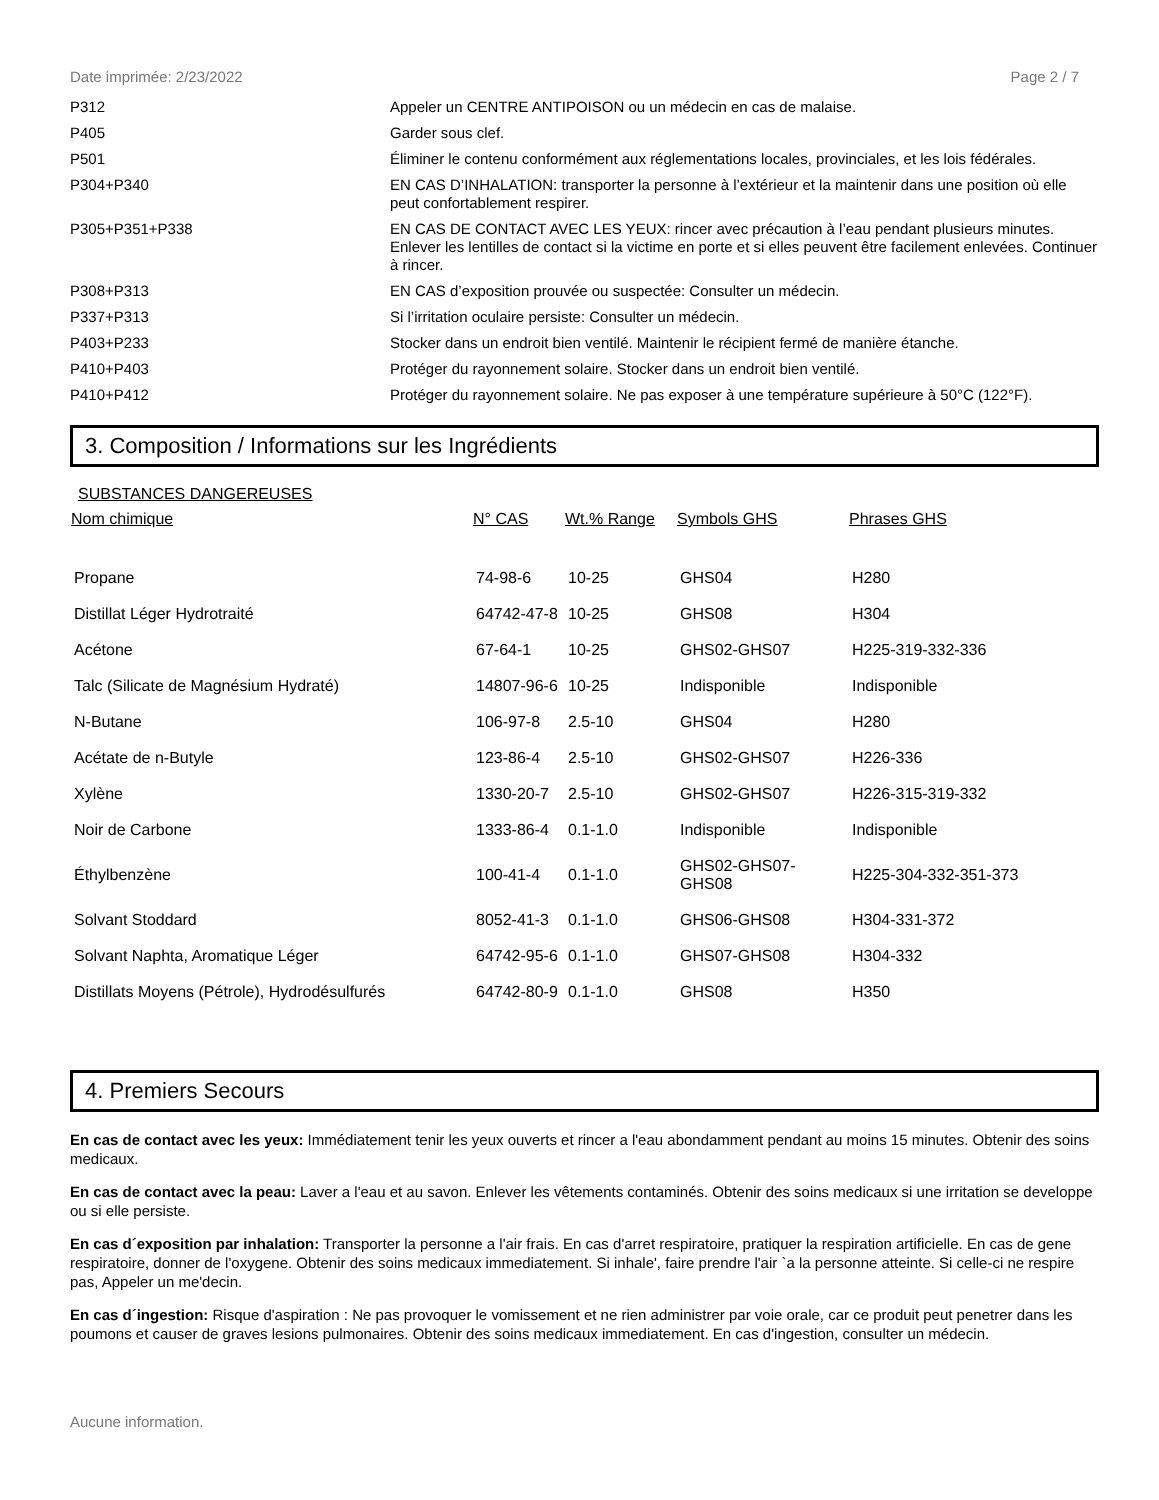Date imprimée: 2/23/2022 Page 2 / 7
| P312 | Appeler un CENTRE ANTIPOISON ou un médecin en cas de malaise. |
| P405 | Garder sous clef. |
| P501 | Éliminer le contenu conformément aux réglementations locales, provinciales, et les lois fédérales. |
| P304+P340 | EN CAS D’INHALATION: transporter la personne à l’extérieur et la maintenir dans une position où elle peut confortablement respirer. |
| P305+P351+P338 | EN CAS DE CONTACT AVEC LES YEUX: rincer avec précaution à l’eau pendant plusieurs minutes. Enlever les lentilles de contact si la victime en porte et si elles peuvent être facilement enlevées. Continuer à rincer. |
| P308+P313 | EN CAS d’exposition prouvée ou suspectée: Consulter un médecin. |
| P337+P313 | Si l’irritation oculaire persiste: Consulter un médecin. |
| P403+P233 | Stocker dans un endroit bien ventilé. Maintenir le récipient fermé de manière étanche. |
| P410+P403 | Protéger du rayonnement solaire. Stocker dans un endroit bien ventilé. |
| P410+P412 | Protéger du rayonnement solaire. Ne pas exposer à une température supérieure à 50°C (122°F). |
3. Composition / Informations sur les Ingrédients
SUBSTANCES DANGEREUSES
| Nom chimique | N° CAS | Wt.% Range | Symbols GHS | Phrases GHS |
| --- | --- | --- | --- | --- |
| Propane | 74-98-6 | 10-25 | GHS04 | H280 |
| Distillat Léger Hydrotraité | 64742-47-8 | 10-25 | GHS08 | H304 |
| Acétone | 67-64-1 | 10-25 | GHS02-GHS07 | H225-319-332-336 |
| Talc (Silicate de Magnésium Hydraté) | 14807-96-6 | 10-25 | Indisponible | Indisponible |
| N-Butane | 106-97-8 | 2.5-10 | GHS04 | H280 |
| Acétate de n-Butyle | 123-86-4 | 2.5-10 | GHS02-GHS07 | H226-336 |
| Xylène | 1330-20-7 | 2.5-10 | GHS02-GHS07 | H226-315-319-332 |
| Noir de Carbone | 1333-86-4 | 0.1-1.0 | Indisponible | Indisponible |
| Éthylbenzène | 100-41-4 | 0.1-1.0 | GHS02-GHS07- GHS08 | H225-304-332-351-373 |
| Solvant Stoddard | 8052-41-3 | 0.1-1.0 | GHS06-GHS08 | H304-331-372 |
| Solvant Naphta, Aromatique Léger | 64742-95-6 | 0.1-1.0 | GHS07-GHS08 | H304-332 |
| Distillats Moyens (Pétrole), Hydrodésulfurés | 64742-80-9 | 0.1-1.0 | GHS08 | H350 |
4. Premiers Secours
En cas de contact avec les yeux: Immédiatement tenir les yeux ouverts et rincer a l'eau abondamment pendant au moins 15 minutes. Obtenir des soins medicaux.
En cas de contact avec la peau: Laver a l'eau et au savon. Enlever les vêtements contaminés. Obtenir des soins medicaux si une irritation se developpe ou si elle persiste.
En cas d´exposition par inhalation: Transporter la personne a l'air frais. En cas d'arret respiratoire, pratiquer la respiration artificielle. En cas de gene respiratoire, donner de l'oxygene. Obtenir des soins medicaux immediatement. Si inhale', faire prendre l'air `a la personne atteinte. Si celle-ci ne respire pas, Appeler un me'decin.
En cas d´ingestion: Risque d'aspiration : Ne pas provoquer le vomissement et ne rien administrer par voie orale, car ce produit peut penetrer dans les poumons et causer de graves lesions pulmonaires. Obtenir des soins medicaux immediatement. En cas d'ingestion, consulter un médecin.
Aucune information.